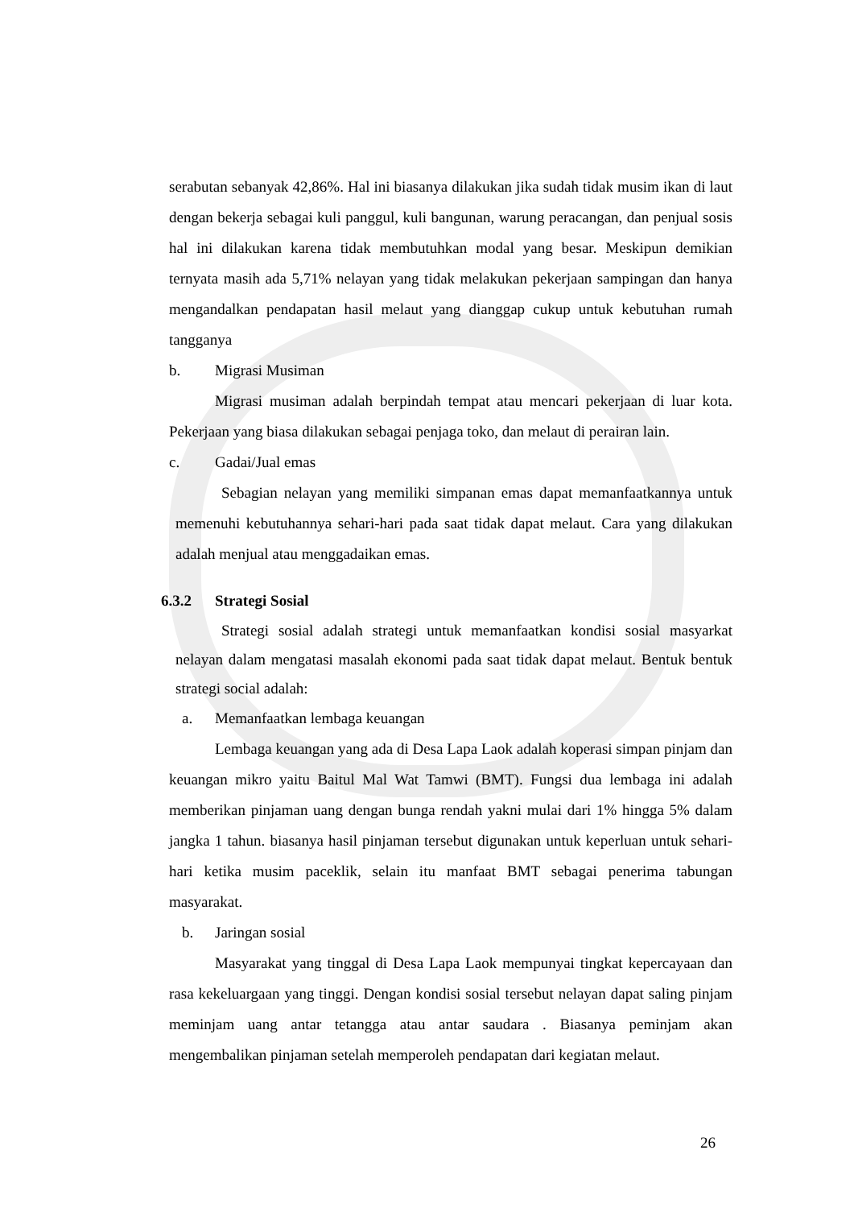serabutan sebanyak 42,86%. Hal ini biasanya dilakukan jika sudah tidak musim ikan di laut dengan bekerja sebagai kuli panggul, kuli bangunan, warung peracangan, dan penjual sosis hal ini dilakukan karena tidak membutuhkan modal yang besar. Meskipun demikian ternyata masih ada 5,71% nelayan yang tidak melakukan pekerjaan sampingan dan hanya mengandalkan pendapatan hasil melaut yang dianggap cukup untuk kebutuhan rumah tangganya
b. Migrasi Musiman
Migrasi musiman adalah berpindah tempat atau mencari pekerjaan di luar kota. Pekerjaan yang biasa dilakukan sebagai penjaga toko, dan melaut di perairan lain.
c. Gadai/Jual emas
Sebagian nelayan yang memiliki simpanan emas dapat memanfaatkannya untuk memenuhi kebutuhannya sehari-hari pada saat tidak dapat melaut. Cara yang dilakukan adalah menjual atau menggadaikan emas.
6.3.2 Strategi Sosial
Strategi sosial adalah strategi untuk memanfaatkan kondisi sosial masyarkat nelayan dalam mengatasi masalah ekonomi pada saat tidak dapat melaut. Bentuk bentuk strategi social adalah:
a. Memanfaatkan lembaga keuangan
Lembaga keuangan yang ada di Desa Lapa Laok adalah koperasi simpan pinjam dan keuangan mikro yaitu Baitul Mal Wat Tamwi (BMT). Fungsi dua lembaga ini adalah memberikan pinjaman uang dengan bunga rendah yakni mulai dari 1% hingga 5% dalam jangka 1 tahun. biasanya hasil pinjaman tersebut digunakan untuk keperluan untuk sehari-hari ketika musim paceklik, selain itu manfaat BMT sebagai penerima tabungan masyarakat.
b. Jaringan sosial
Masyarakat yang tinggal di Desa Lapa Laok mempunyai tingkat kepercayaan dan rasa kekeluargaan yang tinggi. Dengan kondisi sosial tersebut nelayan dapat saling pinjam meminjam uang antar tetangga atau antar saudara . Biasanya peminjam akan mengembalikan pinjaman setelah memperoleh pendapatan dari kegiatan melaut.
26